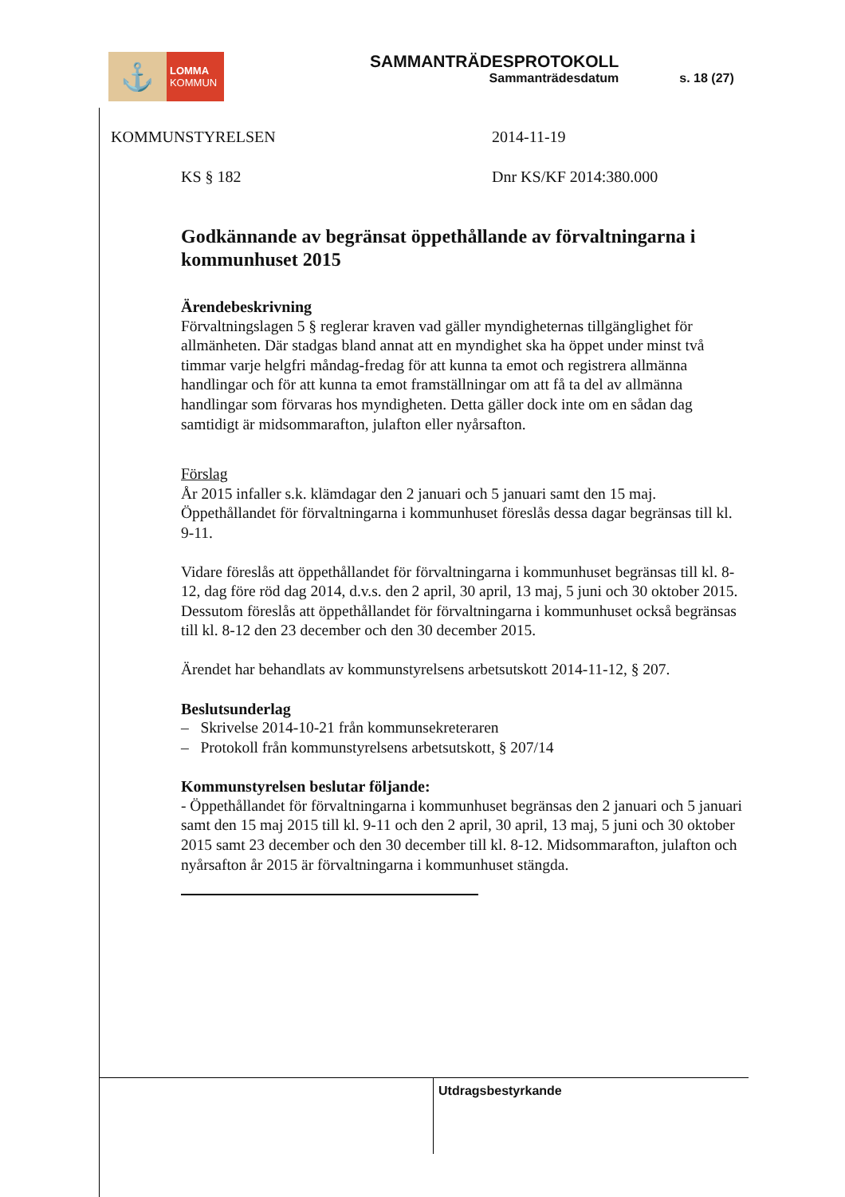⚓
LOMMA
KOMMUN
SAMMANTRÄDESPROTOKOLL
Sammanträdesdatum
s. 18 (27)
KOMMUNSTYRELSEN 2014-11-19
KS § 182 Dnr KS/KF 2014:380.000
Godkännande av begränsat öppethållande av förvaltningarna i kommunhuset 2015
Ärendebeskrivning
Förvaltningslagen 5 § reglerar kraven vad gäller myndigheternas tillgänglighet för allmänheten. Där stadgas bland annat att en myndighet ska ha öppet under minst två timmar varje helgfri måndag-fredag för att kunna ta emot och registrera allmänna handlingar och för att kunna ta emot framställningar om att få ta del av allmänna handlingar som förvaras hos myndigheten. Detta gäller dock inte om en sådan dag samtidigt är midsommarafton, julafton eller nyårsafton.
Förslag
År 2015 infaller s.k. klämdagar den 2 januari och 5 januari samt den 15 maj. Öppethållandet för förvaltningarna i kommunhuset föreslås dessa dagar begränsas till kl. 9-11.
Vidare föreslås att öppethållandet för förvaltningarna i kommunhuset begränsas till kl. 8-12, dag före röd dag 2014, d.v.s. den 2 april, 30 april, 13 maj, 5 juni och 30 oktober 2015.
Dessutom föreslås att öppethållandet för förvaltningarna i kommunhuset också begränsas till kl. 8-12 den 23 december och den 30 december 2015.
Ärendet har behandlats av kommunstyrelsens arbetsutskott 2014-11-12, § 207.
Beslutsunderlag
– Skrivelse 2014-10-21 från kommunsekreteraren
– Protokoll från kommunstyrelsens arbetsutskott, § 207/14
Kommunstyrelsen beslutar följande:
- Öppethållandet för förvaltningarna i kommunhuset begränsas den 2 januari och 5 januari samt den 15 maj 2015 till kl. 9-11 och den 2 april, 30 april, 13 maj, 5 juni och 30 oktober 2015 samt 23 december och den 30 december till kl. 8-12. Midsommarafton, julafton och nyårsafton år 2015 är förvaltningarna i kommunhuset stängda.
Utdragsbestyrkande